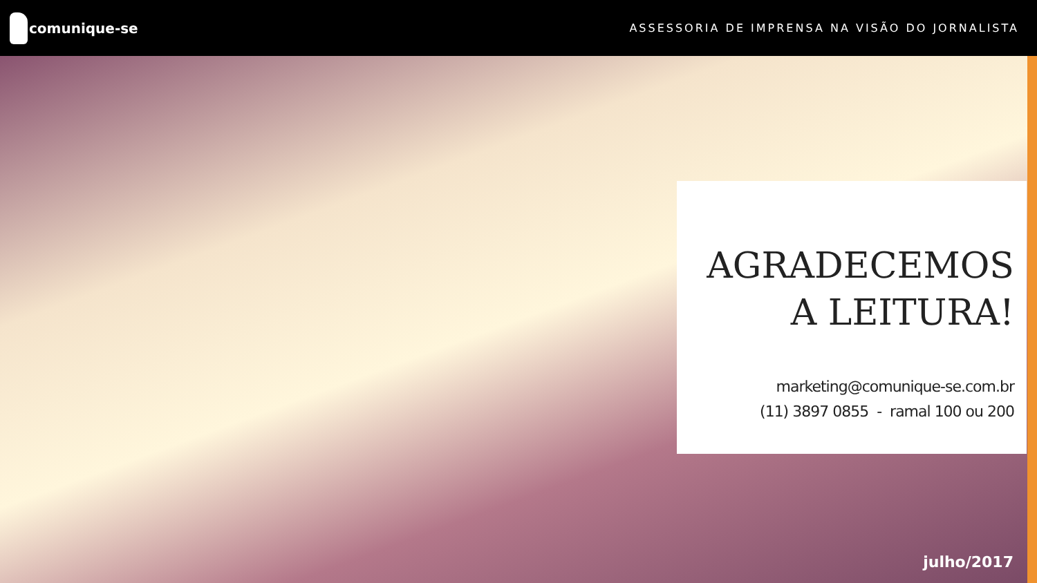comunique-se
ASSESSORIA DE IMPRENSA NA VISÃO DO JORNALISTA
AGRADECEMOS
A LEITURA!
marketing@comunique-se.com.br
(11) 3897 0855 - ramal 100 ou 200
julho/2017